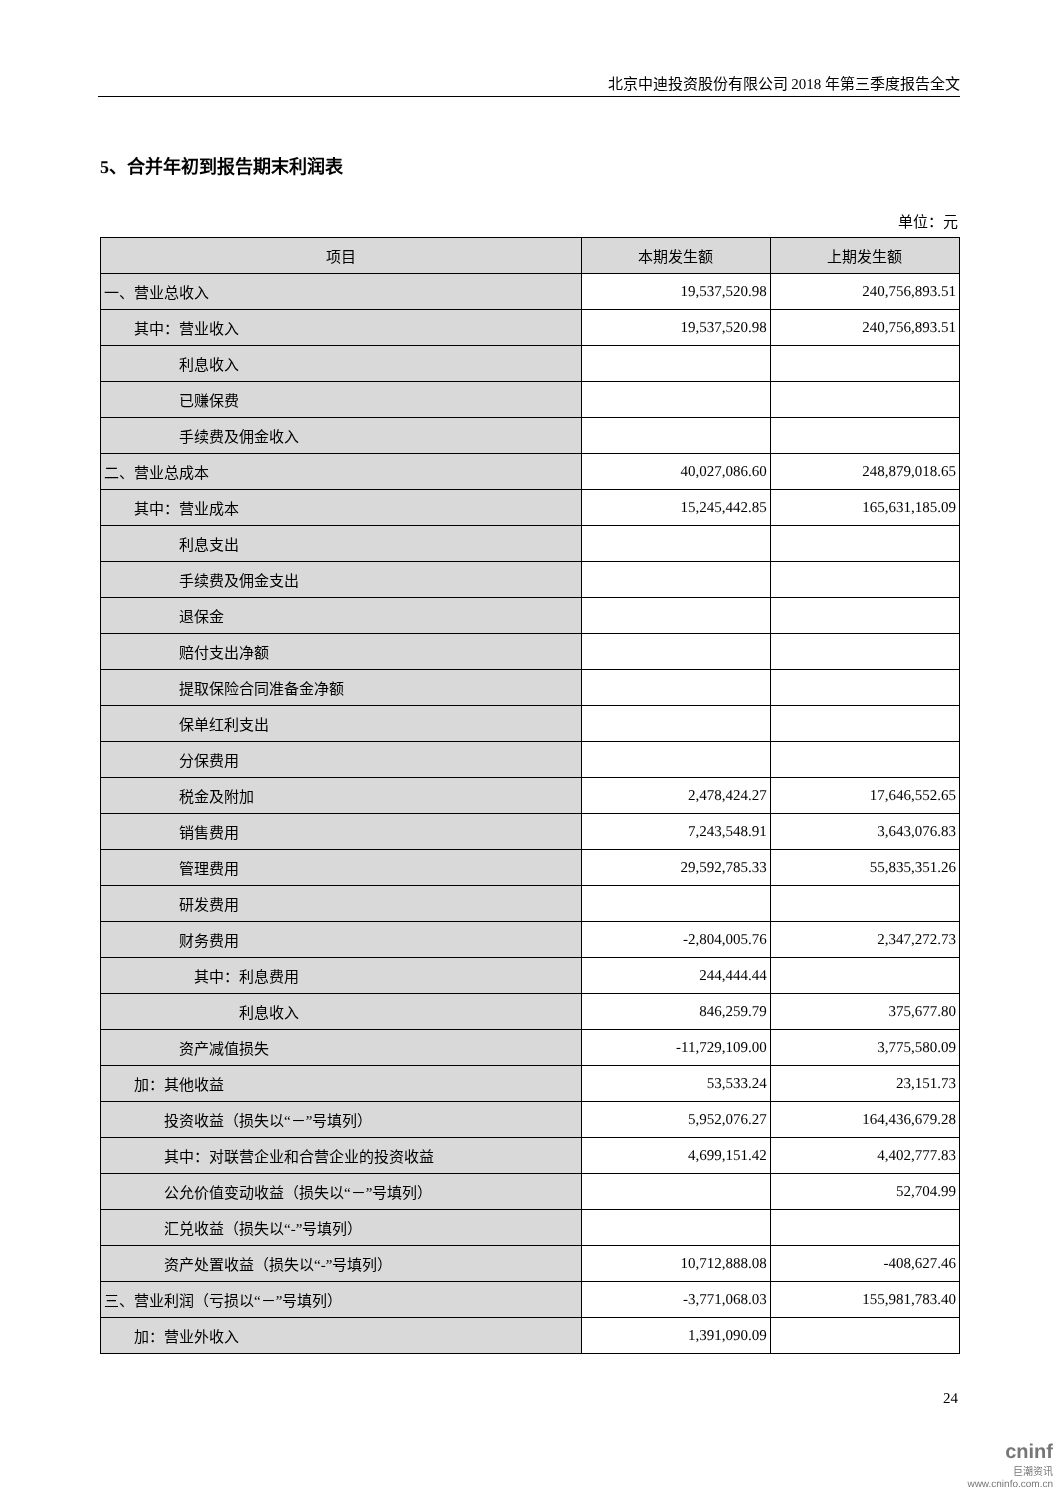北京中迪投资股份有限公司 2018 年第三季度报告全文
5、合并年初到报告期末利润表
单位：元
| 项目 | 本期发生额 | 上期发生额 |
| --- | --- | --- |
| 一、营业总收入 | 19,537,520.98 | 240,756,893.51 |
| 其中：营业收入 | 19,537,520.98 | 240,756,893.51 |
| 利息收入 | | |
| 已赚保费 | | |
| 手续费及佣金收入 | | |
| 二、营业总成本 | 40,027,086.60 | 248,879,018.65 |
| 其中：营业成本 | 15,245,442.85 | 165,631,185.09 |
| 利息支出 | | |
| 手续费及佣金支出 | | |
| 退保金 | | |
| 赔付支出净额 | | |
| 提取保险合同准备金净额 | | |
| 保单红利支出 | | |
| 分保费用 | | |
| 税金及附加 | 2,478,424.27 | 17,646,552.65 |
| 销售费用 | 7,243,548.91 | 3,643,076.83 |
| 管理费用 | 29,592,785.33 | 55,835,351.26 |
| 研发费用 | | |
| 财务费用 | -2,804,005.76 | 2,347,272.73 |
| 其中：利息费用 | 244,444.44 | |
| 利息收入 | 846,259.79 | 375,677.80 |
| 资产减值损失 | -11,729,109.00 | 3,775,580.09 |
| 加：其他收益 | 53,533.24 | 23,151.73 |
| 投资收益（损失以“－”号填列） | 5,952,076.27 | 164,436,679.28 |
| 其中：对联营企业和合营企业的投资收益 | 4,699,151.42 | 4,402,777.83 |
| 公允价值变动收益（损失以“－”号填列） | | 52,704.99 |
| 汇兑收益（损失以“-”号填列） | | |
| 资产处置收益（损失以“-”号填列） | 10,712,888.08 | -408,627.46 |
| 三、营业利润（亏损以“－”号填列） | -3,771,068.03 | 155,981,783.40 |
| 加：营业外收入 | 1,391,090.09 | |
24
cninf
巨潮资讯
www.cninfo.com.cn